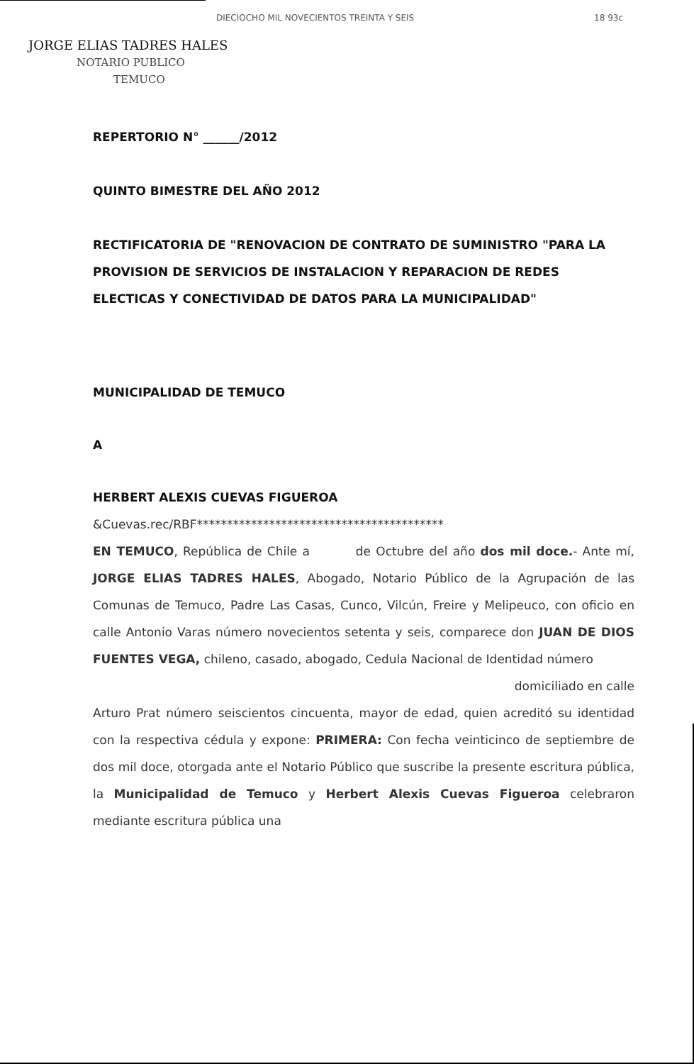DIECIOCHO MIL NOVECIENTOS TREINTA Y SEIS 18 93c
JORGE ELIAS TADRES HALES
NOTARIO PUBLICO
TEMUCO
REPERTORIO N° ______/2012
QUINTO BIMESTRE DEL AÑO 2012
RECTIFICATORIA DE "RENOVACION DE CONTRATO DE SUMINISTRO "PARA LA PROVISION DE SERVICIOS DE INSTALACION Y REPARACION DE REDES ELECTICAS Y CONECTIVIDAD DE DATOS PARA LA MUNICIPALIDAD"
MUNICIPALIDAD DE TEMUCO
A
HERBERT ALEXIS CUEVAS FIGUEROA
&Cuevas.rec/RBF*****************************************
EN TEMUCO, República de Chile a de Octubre del año dos mil doce.- Ante mí, JORGE ELIAS TADRES HALES, Abogado, Notario Público de la Agrupación de las Comunas de Temuco, Padre Las Casas, Cunco, Vilcún, Freire y Melipeuco, con oficio en calle Antonio Varas número novecientos setenta y seis, comparece don JUAN DE DIOS FUENTES VEGA, chileno, casado, abogado, Cedula Nacional de Identidad número
domiciliado en calle
Arturo Prat número seiscientos cincuenta, mayor de edad, quien acreditó su identidad con la respectiva cédula y expone: PRIMERA: Con fecha veinticinco de septiembre de dos mil doce, otorgada ante el Notario Público que suscribe la presente escritura pública, la Municipalidad de Temuco y Herbert Alexis Cuevas Figueroa celebraron mediante escritura pública una